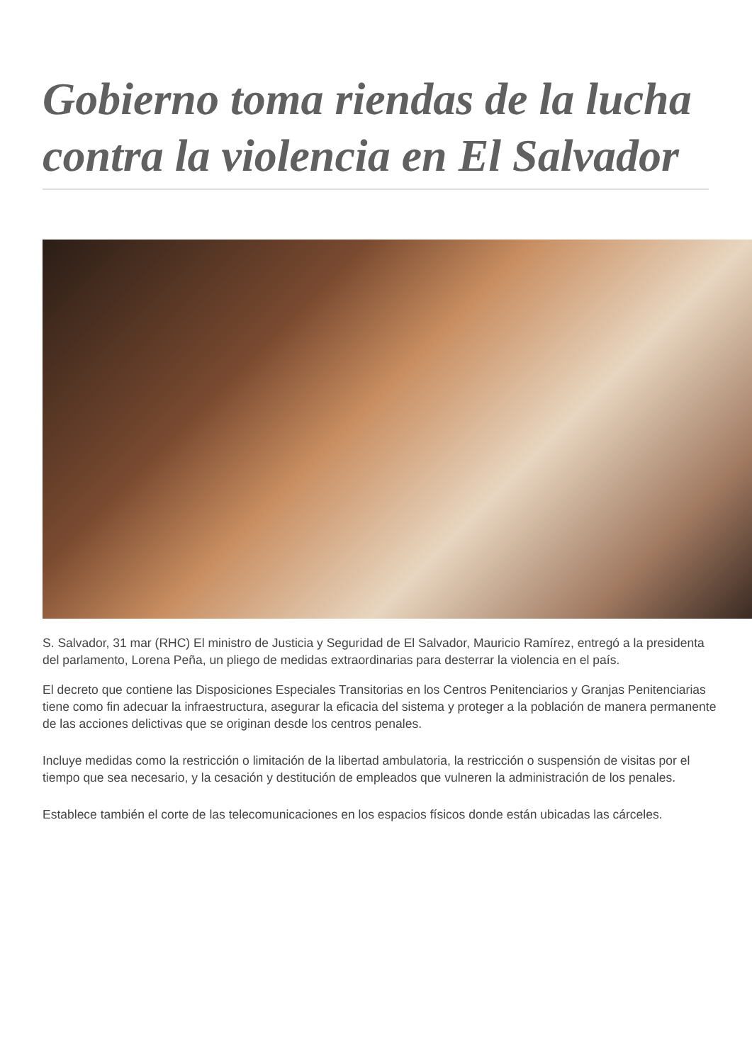Gobierno toma riendas de la lucha contra la violencia en El Salvador
S. Salvador, 31 mar (RHC) El ministro de Justicia y Seguridad de El Salvador, Mauricio Ramírez, entregó a la presidenta del parlamento, Lorena Peña, un pliego de medidas extraordinarias para desterrar la violencia en el país.
El decreto que contiene las Disposiciones Especiales Transitorias en los Centros Penitenciarios y Granjas Penitenciarias tiene como fin adecuar la infraestructura, asegurar la eficacia del sistema y proteger a la población de manera permanente de las acciones delictivas que se originan desde los centros penales.
Incluye medidas como la restricción o limitación de la libertad ambulatoria, la restricción o suspensión de visitas por el tiempo que sea necesario, y la cesación y destitución de empleados que vulneren la administración de los penales.
Establece también el corte de las telecomunicaciones en los espacios físicos donde están ubicadas las cárceles.